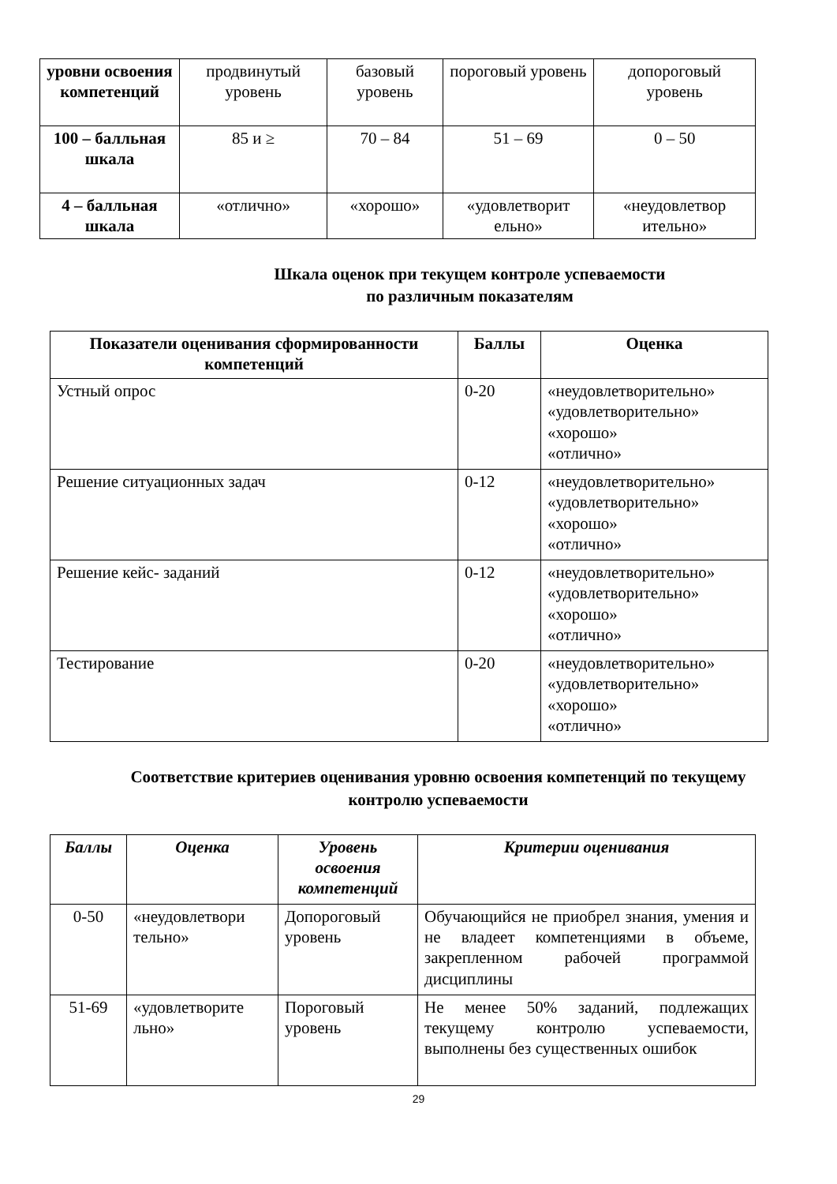| уровни освоения компетенций | продвинутый уровень | базовый уровень | пороговый уровень | допороговый уровень |
| 100 – балльная шкала | 85 и ≥ | 70 – 84 | 51 – 69 | 0 – 50 |
| 4 – балльная шкала | «отлично» | «хорошо» | «удовлетворит ельно» | «неудовлетвор ительно» |
Шкала оценок при текущем контроле успеваемости
по различным показателям
| Показатели оценивания сформированности компетенций | Баллы | Оценка |
| --- | --- | --- |
| Устный опрос | 0-20 | «неудовлетворительно» «удовлетворительно» «хорошо» «отлично» |
| Решение ситуационных задач | 0-12 | «неудовлетворительно» «удовлетворительно» «хорошо» «отлично» |
| Решение кейс- заданий | 0-12 | «неудовлетворительно» «удовлетворительно» «хорошо» «отлично» |
| Тестирование | 0-20 | «неудовлетворительно» «удовлетворительно» «хорошо» «отлично» |
Соответствие критериев оценивания уровню освоения компетенций по текущему контролю успеваемости
| Баллы | Оценка | Уровень освоения компетенций | Критерии оценивания |
| --- | --- | --- | --- |
| 0-50 | «неудовлетвори тельно» | Допороговый уровень | Обучающийся не приобрел знания, умения и не владеет компетенциями в объеме, закрепленном рабочей программой дисциплины |
| 51-69 | «удовлетворите льно» | Пороговый уровень | Не менее 50% заданий, подлежащих текущему контролю успеваемости, выполнены без существенных ошибок |
29